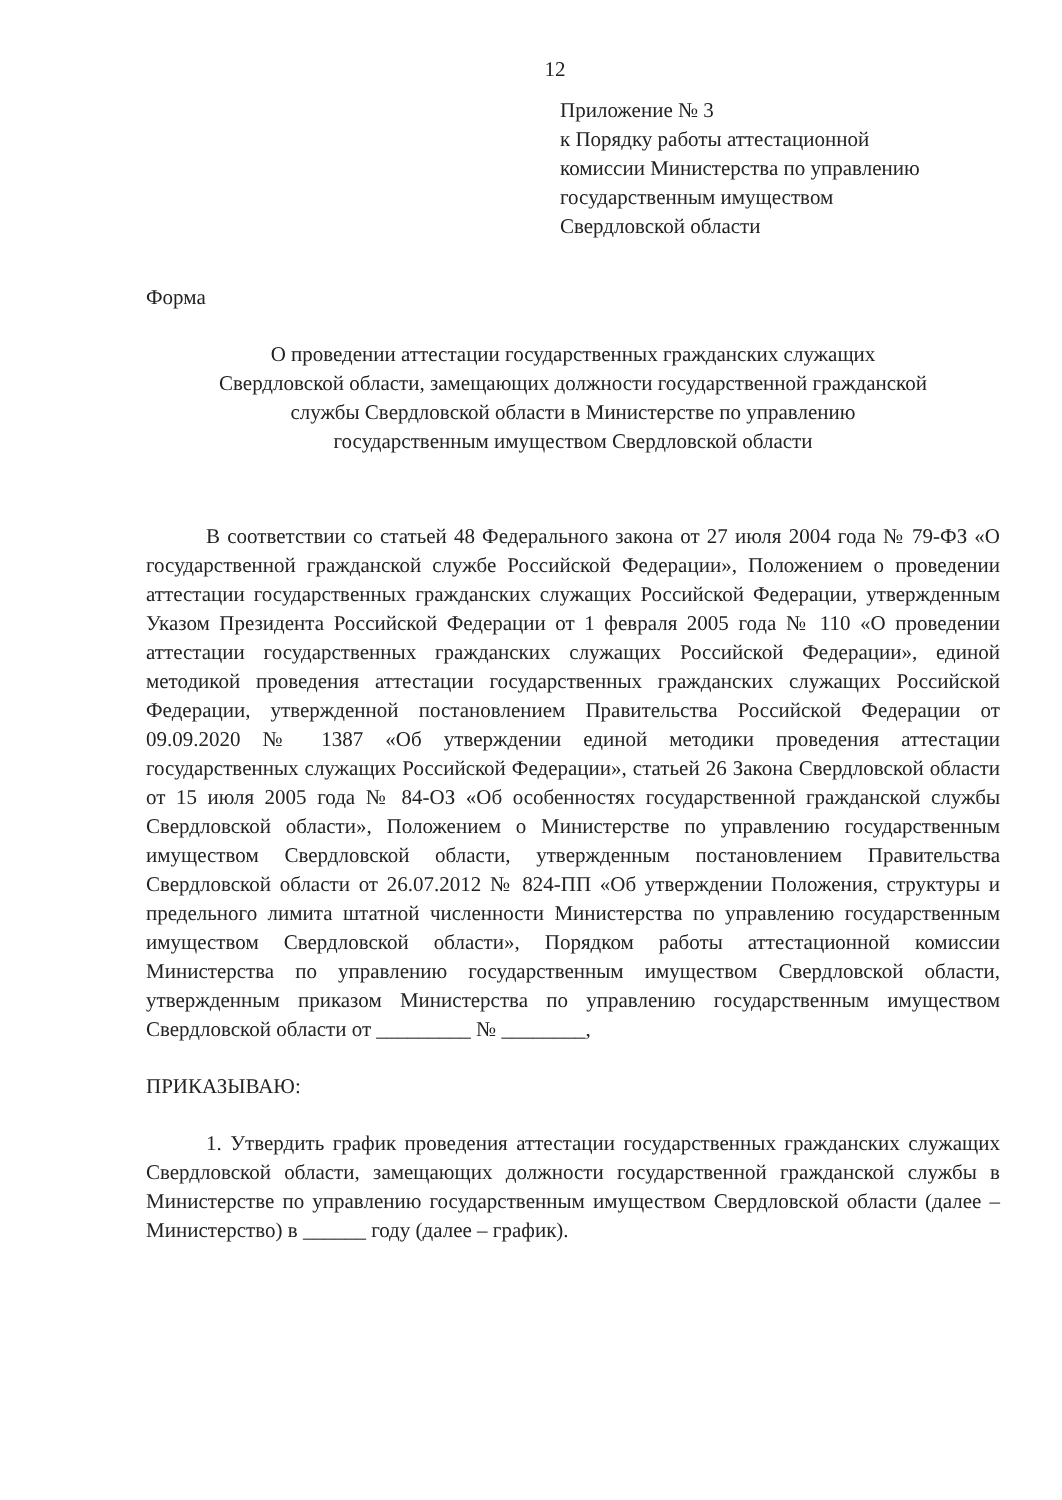12
Приложение № 3
к Порядку работы аттестационной
комиссии Министерства по управлению
государственным имуществом
Свердловской области
Форма
О проведении аттестации государственных гражданских служащих
Свердловской области, замещающих должности государственной гражданской
службы Свердловской области в Министерстве по управлению
государственным имуществом Свердловской области
В соответствии со статьей 48 Федерального закона от 27 июля 2004 года № 79-ФЗ «О государственной гражданской службе Российской Федерации», Положением о проведении аттестации государственных гражданских служащих Российской Федерации, утвержденным Указом Президента Российской Федерации от 1 февраля 2005 года № 110 «О проведении аттестации государственных гражданских служащих Российской Федерации», единой методикой проведения аттестации государственных гражданских служащих Российской Федерации, утвержденной постановлением Правительства Российской Федерации от 09.09.2020 № 1387 «Об утверждении единой методики проведения аттестации государственных служащих Российской Федерации», статьей 26 Закона Свердловской области от 15 июля 2005 года № 84-ОЗ «Об особенностях государственной гражданской службы Свердловской области», Положением о Министерстве по управлению государственным имуществом Свердловской области, утвержденным постановлением Правительства Свердловской области от 26.07.2012 № 824-ПП «Об утверждении Положения, структуры и предельного лимита штатной численности Министерства по управлению государственным имуществом Свердловской области», Порядком работы аттестационной комиссии Министерства по управлению государственным имуществом Свердловской области, утвержденным приказом Министерства по управлению государственным имуществом Свердловской области от _________ № ________,
ПРИКАЗЫВАЮ:
1. Утвердить график проведения аттестации государственных гражданских служащих Свердловской области, замещающих должности государственной гражданской службы в Министерстве по управлению государственным имуществом Свердловской области (далее – Министерство) в ______ году (далее – график).